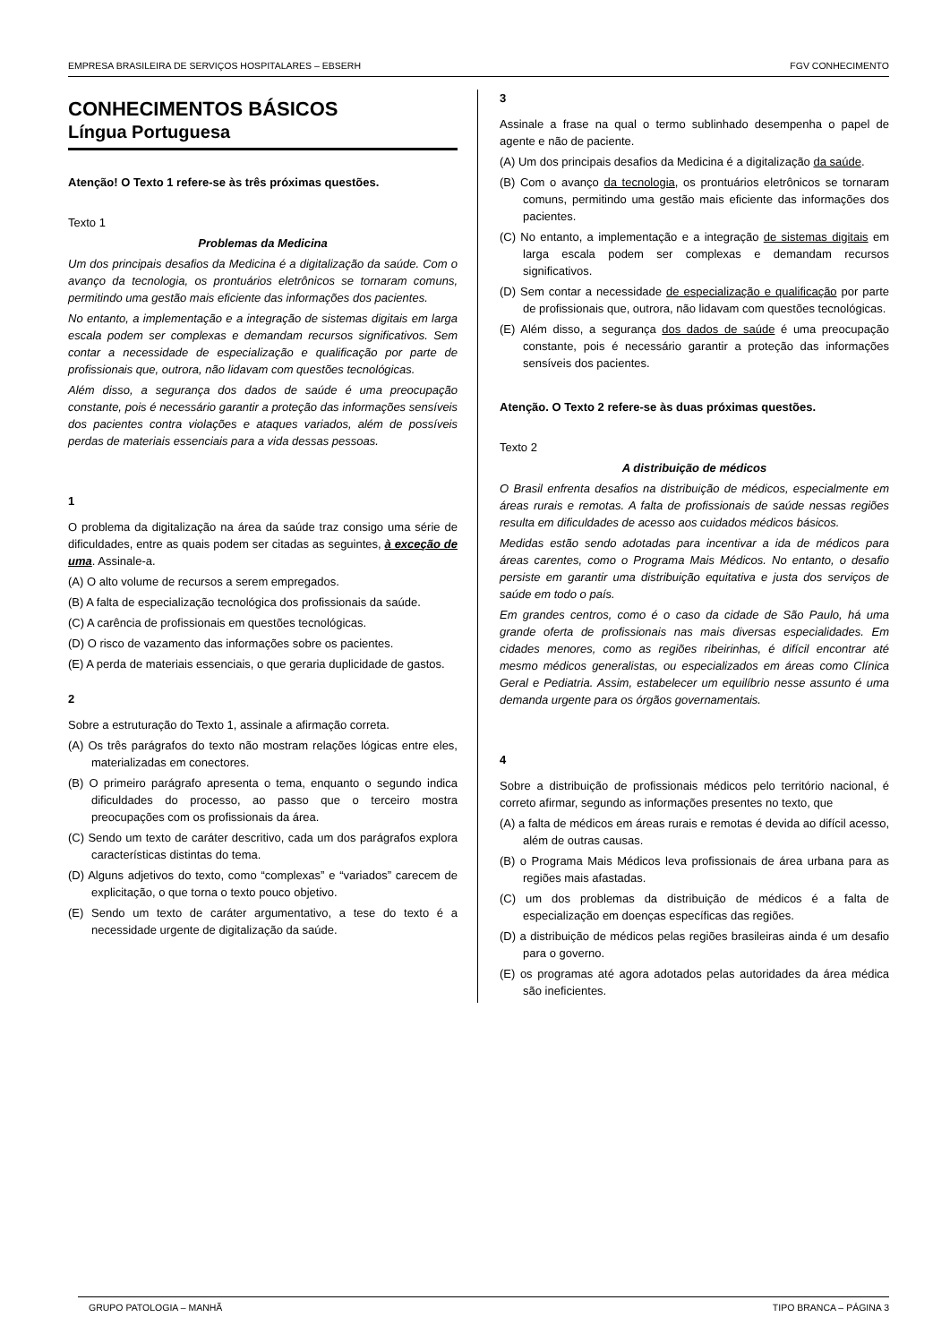EMPRESA BRASILEIRA DE SERVIÇOS HOSPITALARES – EBSERH FGV CONHECIMENTO
CONHECIMENTOS BÁSICOS
Língua Portuguesa
Atenção! O Texto 1 refere-se às três próximas questões.
Texto 1
Problemas da Medicina
Um dos principais desafios da Medicina é a digitalização da saúde. Com o avanço da tecnologia, os prontuários eletrônicos se tornaram comuns, permitindo uma gestão mais eficiente das informações dos pacientes.
No entanto, a implementação e a integração de sistemas digitais em larga escala podem ser complexas e demandam recursos significativos. Sem contar a necessidade de especialização e qualificação por parte de profissionais que, outrora, não lidavam com questões tecnológicas.
Além disso, a segurança dos dados de saúde é uma preocupação constante, pois é necessário garantir a proteção das informações sensíveis dos pacientes contra violações e ataques variados, além de possíveis perdas de materiais essenciais para a vida dessas pessoas.
1
O problema da digitalização na área da saúde traz consigo uma série de dificuldades, entre as quais podem ser citadas as seguintes, à exceção de uma. Assinale-a.
(A) O alto volume de recursos a serem empregados.
(B) A falta de especialização tecnológica dos profissionais da saúde.
(C) A carência de profissionais em questões tecnológicas.
(D) O risco de vazamento das informações sobre os pacientes.
(E) A perda de materiais essenciais, o que geraria duplicidade de gastos.
2
Sobre a estruturação do Texto 1, assinale a afirmação correta.
(A) Os três parágrafos do texto não mostram relações lógicas entre eles, materializadas em conectores.
(B) O primeiro parágrafo apresenta o tema, enquanto o segundo indica dificuldades do processo, ao passo que o terceiro mostra preocupações com os profissionais da área.
(C) Sendo um texto de caráter descritivo, cada um dos parágrafos explora características distintas do tema.
(D) Alguns adjetivos do texto, como “complexas” e “variados” carecem de explicitação, o que torna o texto pouco objetivo.
(E) Sendo um texto de caráter argumentativo, a tese do texto é a necessidade urgente de digitalização da saúde.
3
Assinale a frase na qual o termo sublinhado desempenha o papel de agente e não de paciente.
(A) Um dos principais desafios da Medicina é a digitalização da saúde.
(B) Com o avanço da tecnologia, os prontuários eletrônicos se tornaram comuns, permitindo uma gestão mais eficiente das informações dos pacientes.
(C) No entanto, a implementação e a integração de sistemas digitais em larga escala podem ser complexas e demandam recursos significativos.
(D) Sem contar a necessidade de especialização e qualificação por parte de profissionais que, outrora, não lidavam com questões tecnológicas.
(E) Além disso, a segurança dos dados de saúde é uma preocupação constante, pois é necessário garantir a proteção das informações sensíveis dos pacientes.
Atenção. O Texto 2 refere-se às duas próximas questões.
Texto 2
A distribuição de médicos
O Brasil enfrenta desafios na distribuição de médicos, especialmente em áreas rurais e remotas. A falta de profissionais de saúde nessas regiões resulta em dificuldades de acesso aos cuidados médicos básicos.
Medidas estão sendo adotadas para incentivar a ida de médicos para áreas carentes, como o Programa Mais Médicos. No entanto, o desafio persiste em garantir uma distribuição equitativa e justa dos serviços de saúde em todo o país.
Em grandes centros, como é o caso da cidade de São Paulo, há uma grande oferta de profissionais nas mais diversas especialidades. Em cidades menores, como as regiões ribeirinhas, é difícil encontrar até mesmo médicos generalistas, ou especializados em áreas como Clínica Geral e Pediatria. Assim, estabelecer um equilíbrio nesse assunto é uma demanda urgente para os órgãos governamentais.
4
Sobre a distribuição de profissionais médicos pelo território nacional, é correto afirmar, segundo as informações presentes no texto, que
(A) a falta de médicos em áreas rurais e remotas é devida ao difícil acesso, além de outras causas.
(B) o Programa Mais Médicos leva profissionais de área urbana para as regiões mais afastadas.
(C) um dos problemas da distribuição de médicos é a falta de especialização em doenças específicas das regiões.
(D) a distribuição de médicos pelas regiões brasileiras ainda é um desafio para o governo.
(E) os programas até agora adotados pelas autoridades da área médica são ineficientes.
GRUPO PATOLOGIA – MANHÃ TIPO BRANCA – PÁGINA 3